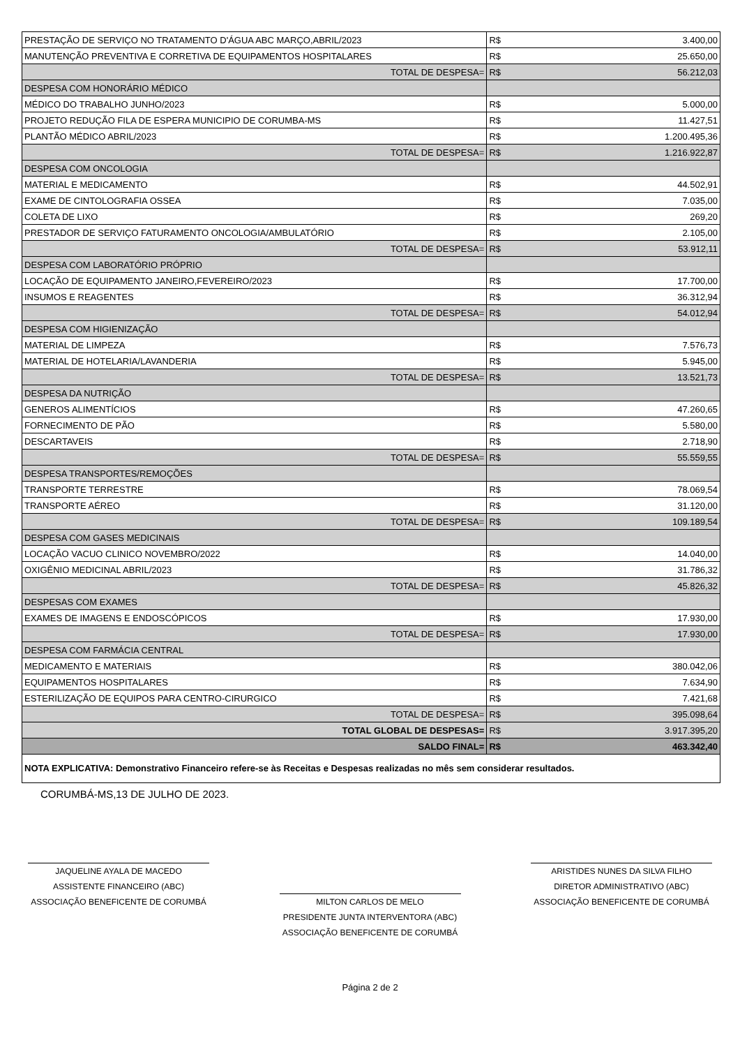| PRESTAÇÃO DE SERVIÇO NO TRATAMENTO D'ÁGUA ABC MARÇO,ABRIL/2023 | R$ | 3.400,00 |
| MANUTENÇÃO PREVENTIVA E CORRETIVA DE EQUIPAMENTOS HOSPITALARES | R$ | 25.650,00 |
| TOTAL DE DESPESA= | R$ | 56.212,03 |
| DESPESA COM HONORÁRIO MÉDICO | | |
| MÉDICO DO TRABALHO JUNHO/2023 | R$ | 5.000,00 |
| PROJETO REDUÇÃO FILA DE ESPERA MUNICIPIO DE CORUMBA-MS | R$ | 11.427,51 |
| PLANTÃO MÉDICO ABRIL/2023 | R$ | 1.200.495,36 |
| TOTAL DE DESPESA= | R$ | 1.216.922,87 |
| DESPESA COM ONCOLOGIA | | |
| MATERIAL E MEDICAMENTO | R$ | 44.502,91 |
| EXAME DE CINTOLOGRAFIA OSSEA | R$ | 7.035,00 |
| COLETA DE LIXO | R$ | 269,20 |
| PRESTADOR DE SERVIÇO FATURAMENTO ONCOLOGIA/AMBULATÓRIO | R$ | 2.105,00 |
| TOTAL DE DESPESA= | R$ | 53.912,11 |
| DESPESA COM LABORATÓRIO PRÓPRIO | | |
| LOCAÇÃO DE EQUIPAMENTO JANEIRO,FEVEREIRO/2023 | R$ | 17.700,00 |
| INSUMOS E REAGENTES | R$ | 36.312,94 |
| TOTAL DE DESPESA= | R$ | 54.012,94 |
| DESPESA COM HIGIENIZAÇÃO | | |
| MATERIAL DE LIMPEZA | R$ | 7.576,73 |
| MATERIAL DE HOTELARIA/LAVANDERIA | R$ | 5.945,00 |
| TOTAL DE DESPESA= | R$ | 13.521,73 |
| DESPESA DA NUTRIÇÃO | | |
| GENEROS ALIMENTÍCIOS | R$ | 47.260,65 |
| FORNECIMENTO DE PÃO | R$ | 5.580,00 |
| DESCARTAVEIS | R$ | 2.718,90 |
| TOTAL DE DESPESA= | R$ | 55.559,55 |
| DESPESA TRANSPORTES/REMOÇÕES | | |
| TRANSPORTE TERRESTRE | R$ | 78.069,54 |
| TRANSPORTE AÉREO | R$ | 31.120,00 |
| TOTAL DE DESPESA= | R$ | 109.189,54 |
| DESPESA COM GASES MEDICINAIS | | |
| LOCAÇÃO VACUO CLINICO NOVEMBRO/2022 | R$ | 14.040,00 |
| OXIGÊNIO MEDICINAL ABRIL/2023 | R$ | 31.786,32 |
| TOTAL DE DESPESA= | R$ | 45.826,32 |
| DESPESAS COM EXAMES | | |
| EXAMES DE IMAGENS E ENDOSCÓPICOS | R$ | 17.930,00 |
| TOTAL DE DESPESA= | R$ | 17.930,00 |
| DESPESA COM FARMÁCIA CENTRAL | | |
| MEDICAMENTO E MATERIAIS | R$ | 380.042,06 |
| EQUIPAMENTOS HOSPITALARES | R$ | 7.634,90 |
| ESTERILIZAÇÃO DE EQUIPOS PARA CENTRO-CIRURGICO | R$ | 7.421,68 |
| TOTAL DE DESPESA= | R$ | 395.098,64 |
| TOTAL GLOBAL DE DESPESAS= | R$ | 3.917.395,20 |
| SALDO FINAL= | R$ | 463.342,40 |
| NOTA EXPLICATIVA: Demonstrativo Financeiro refere-se às Receitas e Despesas realizadas no mês sem considerar resultados. | | |
CORUMBÁ-MS,13 DE JULHO DE 2023.
JAQUELINE AYALA DE MACEDO
ASSISTENTE FINANCEIRO (ABC)
ASSOCIAÇÃO BENEFICENTE DE CORUMBÁ
MILTON CARLOS DE MELO
PRESIDENTE JUNTA INTERVENTORA (ABC)
ASSOCIAÇÃO BENEFICENTE DE CORUMBÁ
ARISTIDES NUNES DA SILVA FILHO
DIRETOR ADMINISTRATIVO (ABC)
ASSOCIAÇÃO BENEFICENTE DE CORUMBÁ
Página 2 de 2